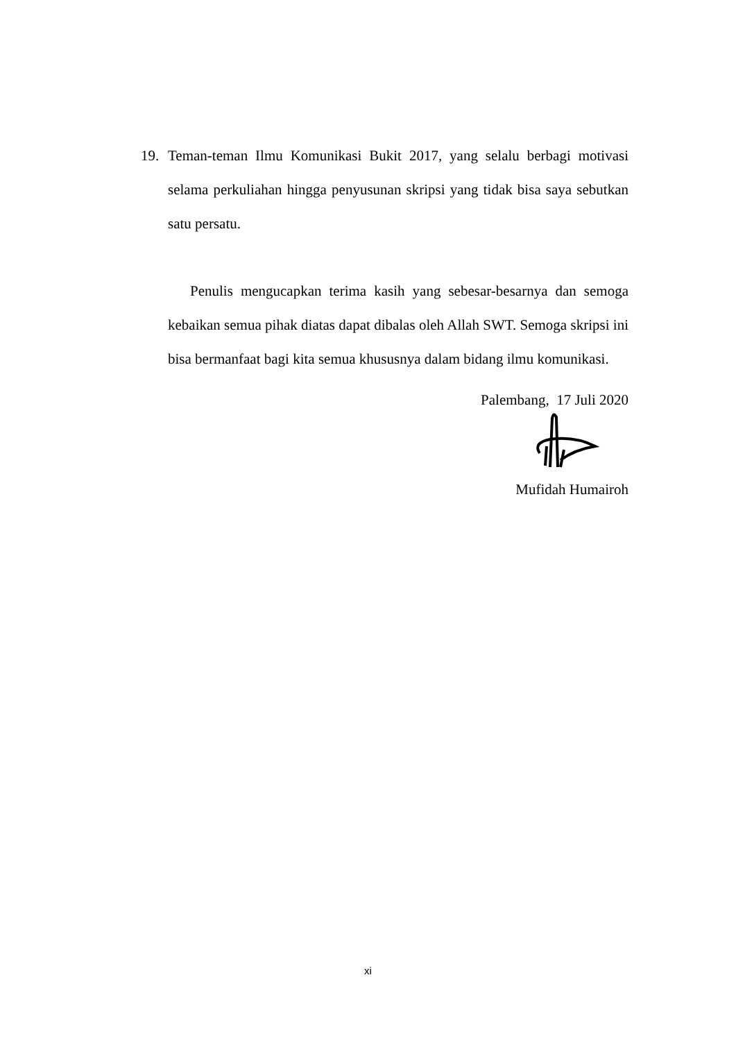19. Teman-teman Ilmu Komunikasi Bukit 2017, yang selalu berbagi motivasi selama perkuliahan hingga penyusunan skripsi yang tidak bisa saya sebutkan satu persatu.
Penulis mengucapkan terima kasih yang sebesar-besarnya dan semoga kebaikan semua pihak diatas dapat dibalas oleh Allah SWT. Semoga skripsi ini bisa bermanfaat bagi kita semua khususnya dalam bidang ilmu komunikasi.
Palembang, 17 Juli 2020
Mufidah Humairoh
xi